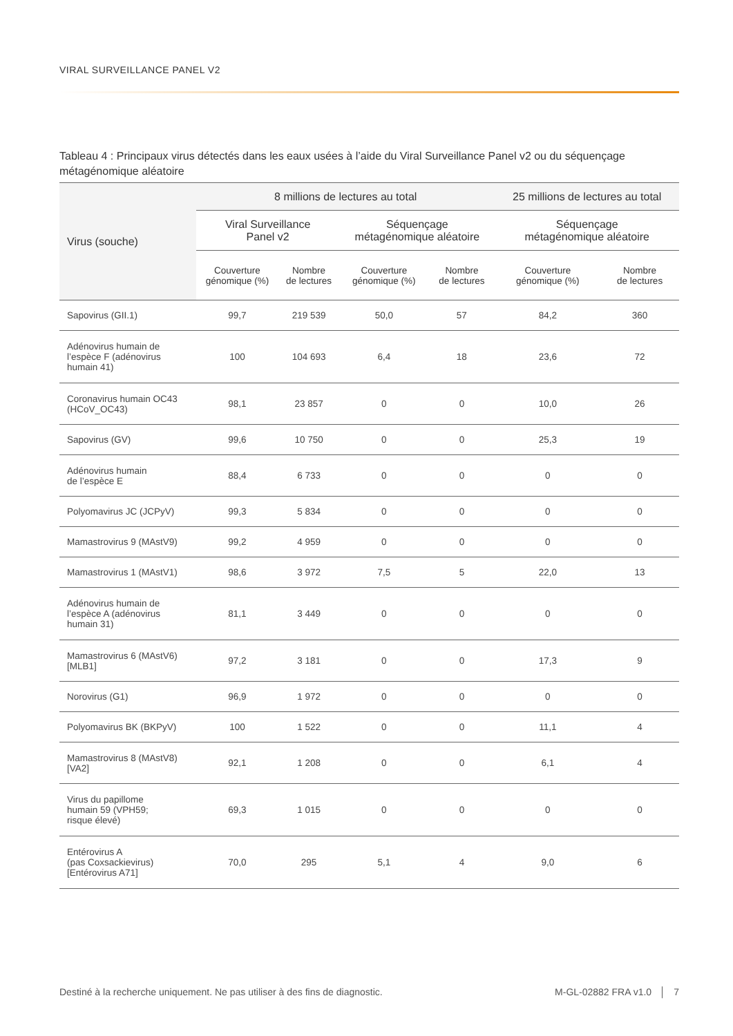VIRAL SURVEILLANCE PANEL V2
Tableau 4 : Principaux virus détectés dans les eaux usées à l’aide du Viral Surveillance Panel v2 ou du séquençage métagénomique aléatoire
| Virus (souche) | 8 millions de lectures au total | | | | 25 millions de lectures au total | |
| --- | --- | --- | --- | --- | --- | --- |
| | Viral Surveillance Panel v2 | | Séquençage métagénomique aléatoire | | Séquençage métagénomique aléatoire | |
| | Couverture génomique (%) | Nombre de lectures | Couverture génomique (%) | Nombre de lectures | Couverture génomique (%) | Nombre de lectures |
| Sapovirus (GII.1) | 99,7 | 219 539 | 50,0 | 57 | 84,2 | 360 |
| Adénovirus humain de l’espèce F (adénovirus humain 41) | 100 | 104 693 | 6,4 | 18 | 23,6 | 72 |
| Coronavirus humain OC43 (HCoV_OC43) | 98,1 | 23 857 | 0 | 0 | 10,0 | 26 |
| Sapovirus (GV) | 99,6 | 10 750 | 0 | 0 | 25,3 | 19 |
| Adénovirus humain de l’espèce E | 88,4 | 6 733 | 0 | 0 | 0 | 0 |
| Polyomavirus JC (JCPyV) | 99,3 | 5 834 | 0 | 0 | 0 | 0 |
| Mamastrovirus 9 (MAstV9) | 99,2 | 4 959 | 0 | 0 | 0 | 0 |
| Mamastrovirus 1 (MAstV1) | 98,6 | 3 972 | 7,5 | 5 | 22,0 | 13 |
| Adénovirus humain de l’espèce A (adénovirus humain 31) | 81,1 | 3 449 | 0 | 0 | 0 | 0 |
| Mamastrovirus 6 (MAstV6) [MLB1] | 97,2 | 3 181 | 0 | 0 | 17,3 | 9 |
| Norovirus (G1) | 96,9 | 1 972 | 0 | 0 | 0 | 0 |
| Polyomavirus BK (BKPyV) | 100 | 1 522 | 0 | 0 | 11,1 | 4 |
| Mamastrovirus 8 (MAstV8) [VA2] | 92,1 | 1 208 | 0 | 0 | 6,1 | 4 |
| Virus du papillome humain 59 (VPH59; risque élevé) | 69,3 | 1 015 | 0 | 0 | 0 | 0 |
| Entérovirus A (pas Coxsackievirus) [Entérovirus A71] | 70,0 | 295 | 5,1 | 4 | 9,0 | 6 |
Destiné à la recherche uniquement. Ne pas utiliser à des fins de diagnostic.
M-GL-02882 FRA v1.0 │ 7